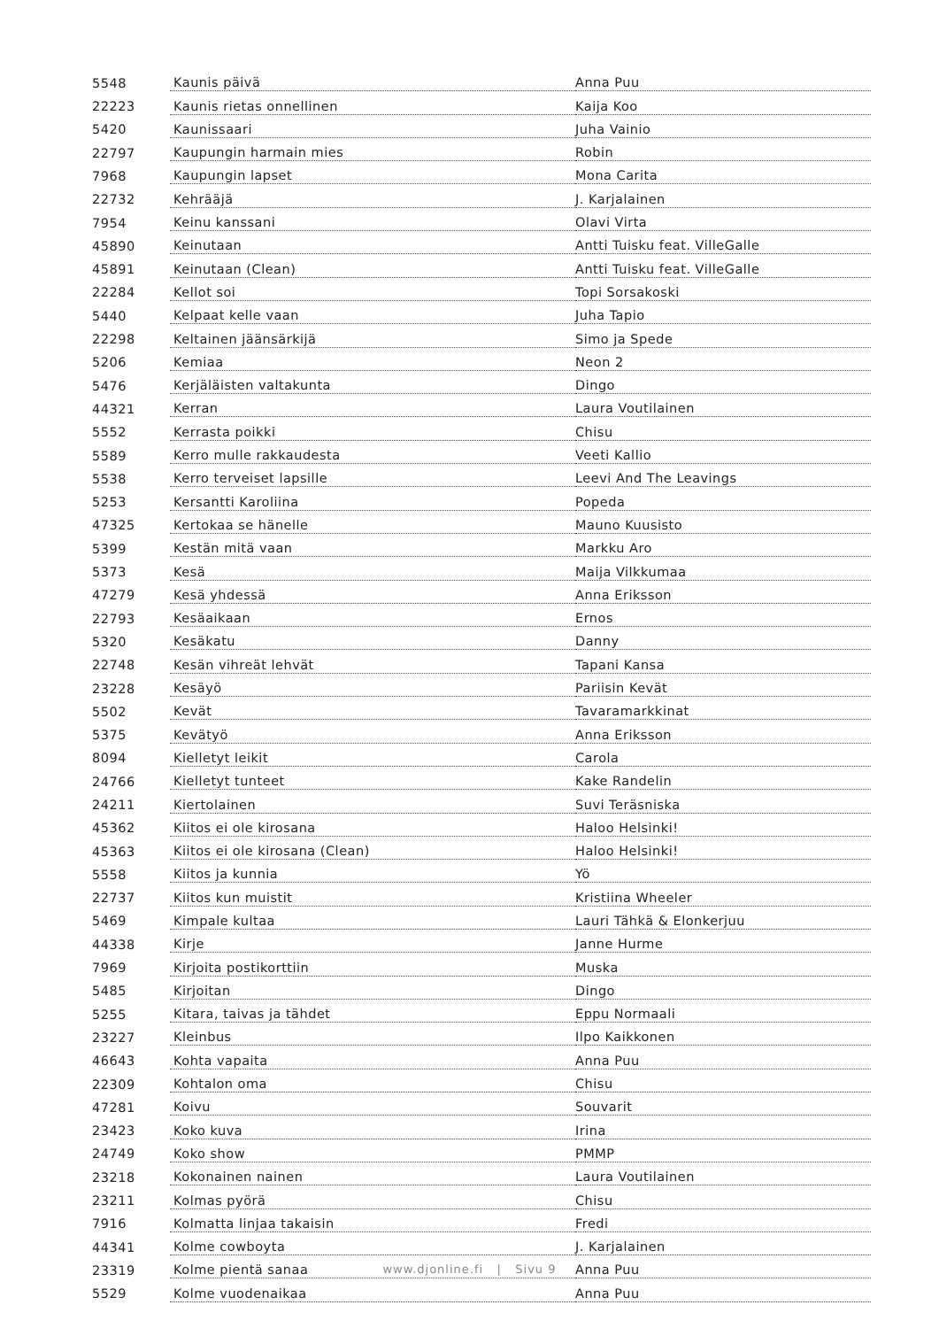| 5548 | Kaunis päivä | Anna Puu |
| 22223 | Kaunis rietas onnellinen | Kaija Koo |
| 5420 | Kaunissaari | Juha Vainio |
| 22797 | Kaupungin harmain mies | Robin |
| 7968 | Kaupungin lapset | Mona Carita |
| 22732 | Kehrääjä | J. Karjalainen |
| 7954 | Keinu kanssani | Olavi Virta |
| 45890 | Keinutaan | Antti Tuisku feat. VilleGalle |
| 45891 | Keinutaan (Clean) | Antti Tuisku feat. VilleGalle |
| 22284 | Kellot soi | Topi Sorsakoski |
| 5440 | Kelpaat kelle vaan | Juha Tapio |
| 22298 | Keltainen jäänsärkijä | Simo ja Spede |
| 5206 | Kemiaa | Neon 2 |
| 5476 | Kerjäläisten valtakunta | Dingo |
| 44321 | Kerran | Laura Voutilainen |
| 5552 | Kerrasta poikki | Chisu |
| 5589 | Kerro mulle rakkaudesta | Veeti Kallio |
| 5538 | Kerro terveiset lapsille | Leevi And The Leavings |
| 5253 | Kersantti Karoliina | Popeda |
| 47325 | Kertokaa se hänelle | Mauno Kuusisto |
| 5399 | Kestän mitä vaan | Markku Aro |
| 5373 | Kesä | Maija Vilkkumaa |
| 47279 | Kesä yhdessä | Anna Eriksson |
| 22793 | Kesäaikaan | Ernos |
| 5320 | Kesäkatu | Danny |
| 22748 | Kesän vihreät lehvät | Tapani Kansa |
| 23228 | Kesäyö | Pariisin Kevät |
| 5502 | Kevät | Tavaramarkkinat |
| 5375 | Kevätyö | Anna Eriksson |
| 8094 | Kielletyt leikit | Carola |
| 24766 | Kielletyt tunteet | Kake Randelin |
| 24211 | Kiertolainen | Suvi Teräsniska |
| 45362 | Kiitos ei ole kirosana | Haloo Helsinki! |
| 45363 | Kiitos ei ole kirosana (Clean) | Haloo Helsinki! |
| 5558 | Kiitos ja kunnia | Yö |
| 22737 | Kiitos kun muistit | Kristiina Wheeler |
| 5469 | Kimpale kultaa | Lauri Tähkä & Elonkerjuu |
| 44338 | Kirje | Janne Hurme |
| 7969 | Kirjoita postikorttiin | Muska |
| 5485 | Kirjoitan | Dingo |
| 5255 | Kitara, taivas ja tähdet | Eppu Normaali |
| 23227 | Kleinbus | Ilpo Kaikkonen |
| 46643 | Kohta vapaita | Anna Puu |
| 22309 | Kohtalon oma | Chisu |
| 47281 | Koivu | Souvarit |
| 23423 | Koko kuva | Irina |
| 24749 | Koko show | PMMP |
| 23218 | Kokonainen nainen | Laura Voutilainen |
| 23211 | Kolmas pyörä | Chisu |
| 7916 | Kolmatta linjaa takaisin | Fredi |
| 44341 | Kolme cowboyta | J. Karjalainen |
| 23319 | Kolme pientä sanaa | Anna Puu |
| 5529 | Kolme vuodenaikaa | Anna Puu |
www.djonline.fi | Sivu 9